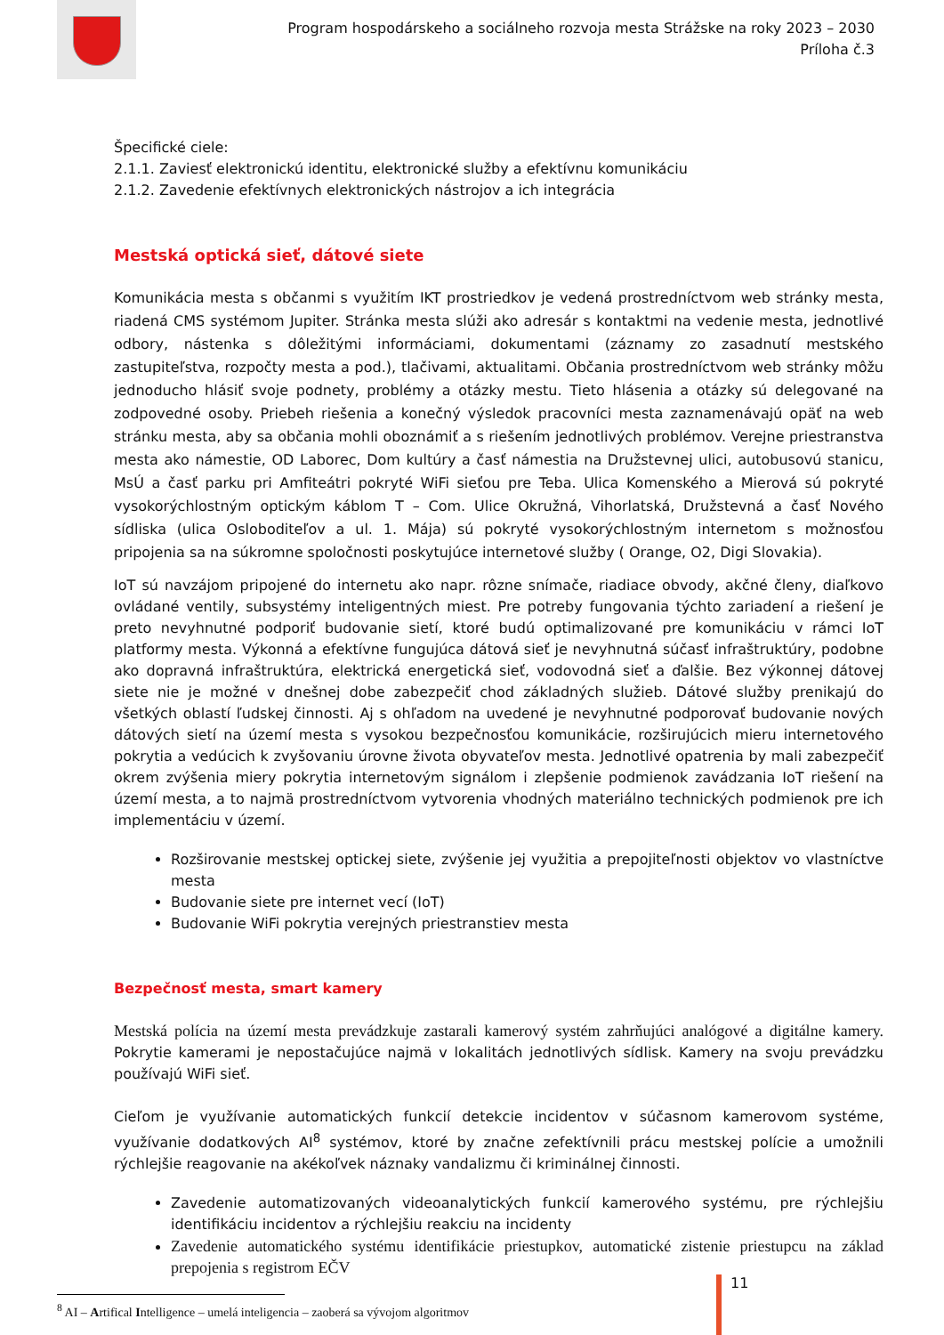Program hospodárskeho a sociálneho rozvoja mesta Strážske na roky 2023 – 2030
Príloha č.3
Špecifické ciele:
2.1.1. Zaviesť elektronickú identitu, elektronické služby a efektívnu komunikáciu
2.1.2. Zavedenie efektívnych elektronických nástrojov a ich integrácia
Mestská optická sieť, dátové siete
Komunikácia mesta s občanmi s využitím IKT prostriedkov je vedená prostredníctvom web stránky mesta, riadená CMS systémom Jupiter. Stránka mesta slúži ako adresár s kontaktmi na vedenie mesta, jednotlivé odbory, nástenka s dôležitými informáciami, dokumentami (záznamy zo zasadnutí mestského zastupiteľstva, rozpočty mesta a pod.), tlačivami, aktualitami. Občania prostredníctvom web stránky môžu jednoducho hlásiť svoje podnety, problémy a otázky mestu. Tieto hlásenia a otázky sú delegované na zodpovedné osoby. Priebeh riešenia a konečný výsledok pracovníci mesta zaznamenávajú opäť na web stránku mesta, aby sa občania mohli oboznámiť a s riešením jednotlivých problémov. Verejne priestranstva mesta ako námestie, OD Laborec, Dom kultúry a časť námestia na Družstevnej ulici, autobusovú stanicu, MsÚ a časť parku pri Amfiteátri pokryté WiFi sieťou pre Teba. Ulica Komenského a Mierová sú pokryté vysokorýchlostným optickým káblom T – Com. Ulice Okružná, Vihorlatská, Družstevná a časť Nového sídliska (ulica Osloboditeľov a ul. 1. Mája) sú pokryté vysokorýchlostným internetom s možnosťou pripojenia sa na súkromne spoločnosti poskytujúce internetové služby ( Orange, O2, Digi Slovakia).
IoT sú navzájom pripojené do internetu ako napr. rôzne snímače, riadiace obvody, akčné členy, diaľkovo ovládané ventily, subsystémy inteligentných miest. Pre potreby fungovania týchto zariadení a riešení je preto nevyhnutné podporiť budovanie sietí, ktoré budú optimalizované pre komunikáciu v rámci IoT platformy mesta. Výkonná a efektívne fungujúca dátová sieť je nevyhnutná súčasť infraštruktúry, podobne ako dopravná infraštruktúra, elektrická energetická sieť, vodovodná sieť a ďalšie. Bez výkonnej dátovej siete nie je možné v dnešnej dobe zabezpečiť chod základných služieb. Dátové služby prenikajú do všetkých oblastí ľudskej činnosti. Aj s ohľadom na uvedené je nevyhnutné podporovať budovanie nových dátových sietí na území mesta s vysokou bezpečnosťou komunikácie, rozširujúcich mieru internetového pokrytia a vedúcich k zvyšovaniu úrovne života obyvateľov mesta. Jednotlivé opatrenia by mali zabezpečiť okrem zvýšenia miery pokrytia internetovým signálom i zlepšenie podmienok zavádzania IoT riešení na území mesta, a to najmä prostredníctvom vytvorenia vhodných materiálno technických podmienok pre ich implementáciu v území.
Rozširovanie mestskej optickej siete, zvýšenie jej využitia a prepojiteľnosti objektov vo vlastníctve mesta
Budovanie siete pre internet vecí (IoT)
Budovanie WiFi pokrytia verejných priestranstiev mesta
Bezpečnosť mesta, smart kamery
Mestská polícia na území mesta prevádzkuje zastarali kamerový systém zahrňujúci analógové a digitálne kamery. Pokrytie kamerami je nepostačujúce najmä v lokalitách jednotlivých sídlisk. Kamery na svoju prevádzku používajú WiFi sieť.
Cieľom je využívanie automatických funkcií detekcie incidentov v súčasnom kamerovom systéme, využívanie dodatkových AI<sup>8</sup> systémov, ktoré by značne zefektívnili prácu mestskej polície a umožnili rýchlejšie reagovanie na akékoľvek náznaky vandalizmu či kriminálnej činnosti.
Zavedenie automatizovaných videoanalytických funkcií kamerového systému, pre rýchlejšiu identifikáciu incidentov a rýchlejšiu reakciu na incidenty
Zavedenie automatického systému identifikácie priestupkov, automatické zistenie priestupcu na základ prepojenia s registrom EČV
<sup>8</sup> AI – Artifical Intelligence – umelá inteligencia – zaoberá sa vývojom algoritmov
11